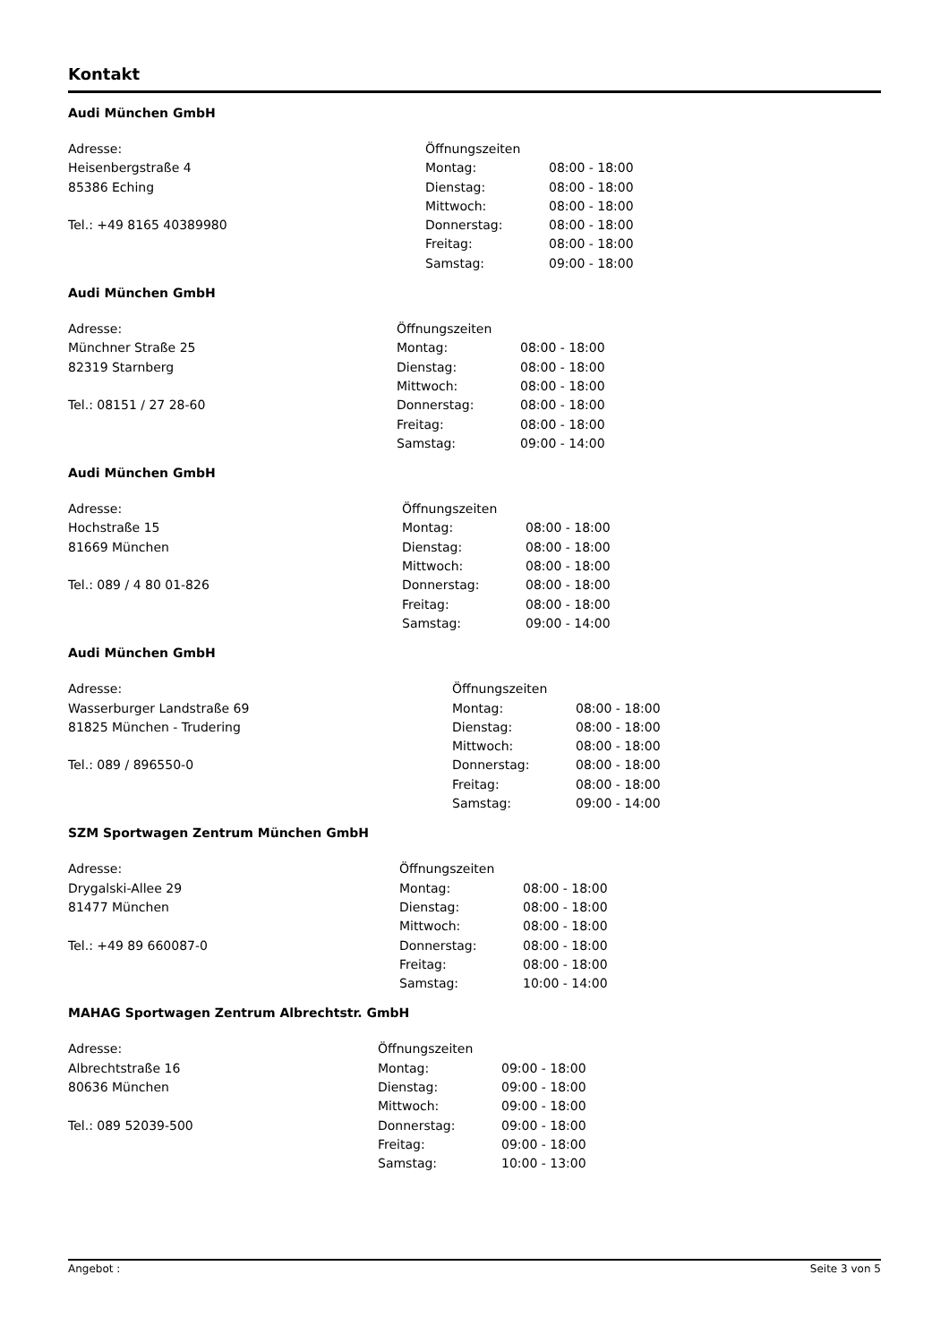Kontakt
Audi München GmbH
Adresse:
Heisenbergstraße 4
85386 Eching
Tel.: +49 8165 40389980
| Öffnungszeiten | |
| Montag: | 08:00 - 18:00 |
| Dienstag: | 08:00 - 18:00 |
| Mittwoch: | 08:00 - 18:00 |
| Donnerstag: | 08:00 - 18:00 |
| Freitag: | 08:00 - 18:00 |
| Samstag: | 09:00 - 18:00 |
Audi München GmbH
Adresse:
Münchner Straße 25
82319 Starnberg
Tel.: 08151 / 27 28-60
| Öffnungszeiten | |
| Montag: | 08:00 - 18:00 |
| Dienstag: | 08:00 - 18:00 |
| Mittwoch: | 08:00 - 18:00 |
| Donnerstag: | 08:00 - 18:00 |
| Freitag: | 08:00 - 18:00 |
| Samstag: | 09:00 - 14:00 |
Audi München GmbH
Adresse:
Hochstraße 15
81669 München
Tel.: 089 / 4 80 01-826
| Öffnungszeiten | |
| Montag: | 08:00 - 18:00 |
| Dienstag: | 08:00 - 18:00 |
| Mittwoch: | 08:00 - 18:00 |
| Donnerstag: | 08:00 - 18:00 |
| Freitag: | 08:00 - 18:00 |
| Samstag: | 09:00 - 14:00 |
Audi München GmbH
Adresse:
Wasserburger Landstraße 69
81825 München - Trudering
Tel.: 089 / 896550-0
| Öffnungszeiten | |
| Montag: | 08:00 - 18:00 |
| Dienstag: | 08:00 - 18:00 |
| Mittwoch: | 08:00 - 18:00 |
| Donnerstag: | 08:00 - 18:00 |
| Freitag: | 08:00 - 18:00 |
| Samstag: | 09:00 - 14:00 |
SZM Sportwagen Zentrum München GmbH
Adresse:
Drygalski-Allee 29
81477 München
Tel.: +49 89 660087-0
| Öffnungszeiten | |
| Montag: | 08:00 - 18:00 |
| Dienstag: | 08:00 - 18:00 |
| Mittwoch: | 08:00 - 18:00 |
| Donnerstag: | 08:00 - 18:00 |
| Freitag: | 08:00 - 18:00 |
| Samstag: | 10:00 - 14:00 |
MAHAG Sportwagen Zentrum Albrechtstr. GmbH
Adresse:
Albrechtstraße 16
80636 München
Tel.: 089 52039-500
| Öffnungszeiten | |
| Montag: | 09:00 - 18:00 |
| Dienstag: | 09:00 - 18:00 |
| Mittwoch: | 09:00 - 18:00 |
| Donnerstag: | 09:00 - 18:00 |
| Freitag: | 09:00 - 18:00 |
| Samstag: | 10:00 - 13:00 |
Angebot : Seite 3 von 5